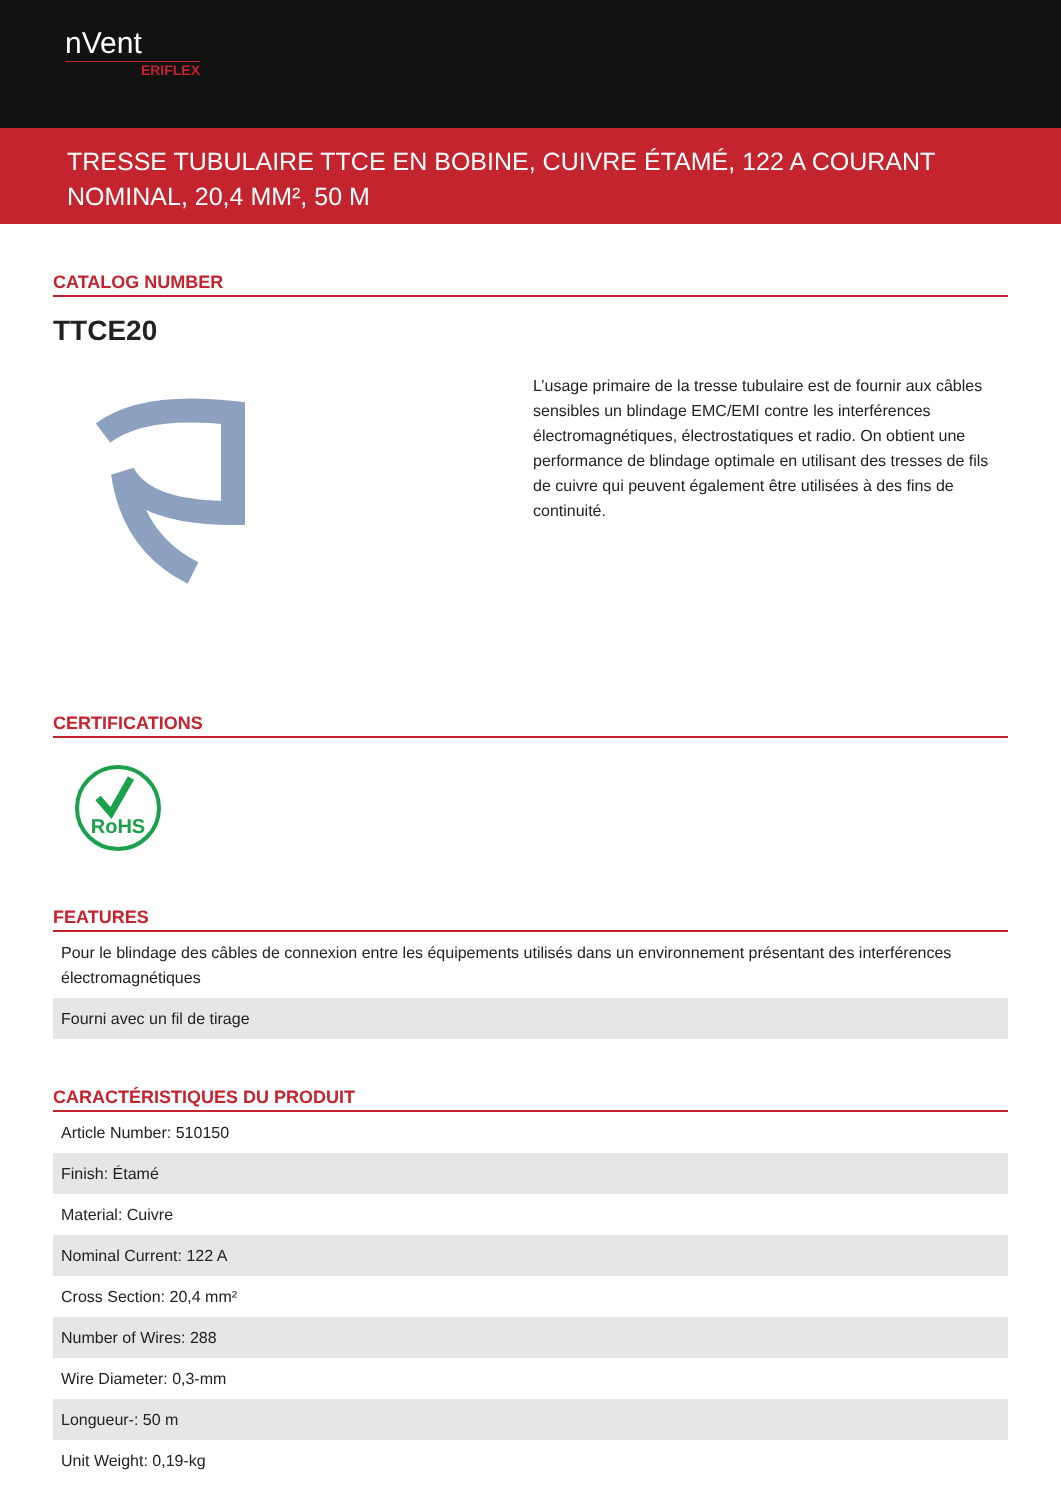nVent
ERIFLEX
TRESSE TUBULAIRE TTCE EN BOBINE, CUIVRE ÉTAMÉ, 122 A COURANT NOMINAL, 20,4 MM², 50 M
CATALOG NUMBER
TTCE20
L’usage primaire de la tresse tubulaire est de fournir aux câbles sensibles un blindage EMC/EMI contre les interférences électromagnétiques, électrostatiques et radio. On obtient une performance de blindage optimale en utilisant des tresses de fils de cuivre qui peuvent également être utilisées à des fins de continuité.
CERTIFICATIONS
RoHS
FEATURES
| Pour le blindage des câbles de connexion entre les équipements utilisés dans un environnement présentant des interférences électromagnétiques |
| Fourni avec un fil de tirage |
CARACTÉRISTIQUES DU PRODUIT
| Article Number: 510150 |
| Finish: Étamé |
| Material: Cuivre |
| Nominal Current: 122 A |
| Cross Section: 20,4 mm² |
| Number of Wires: 288 |
| Wire Diameter: 0,3-mm |
| Longueur-: 50 m |
| Unit Weight: 0,19-kg |